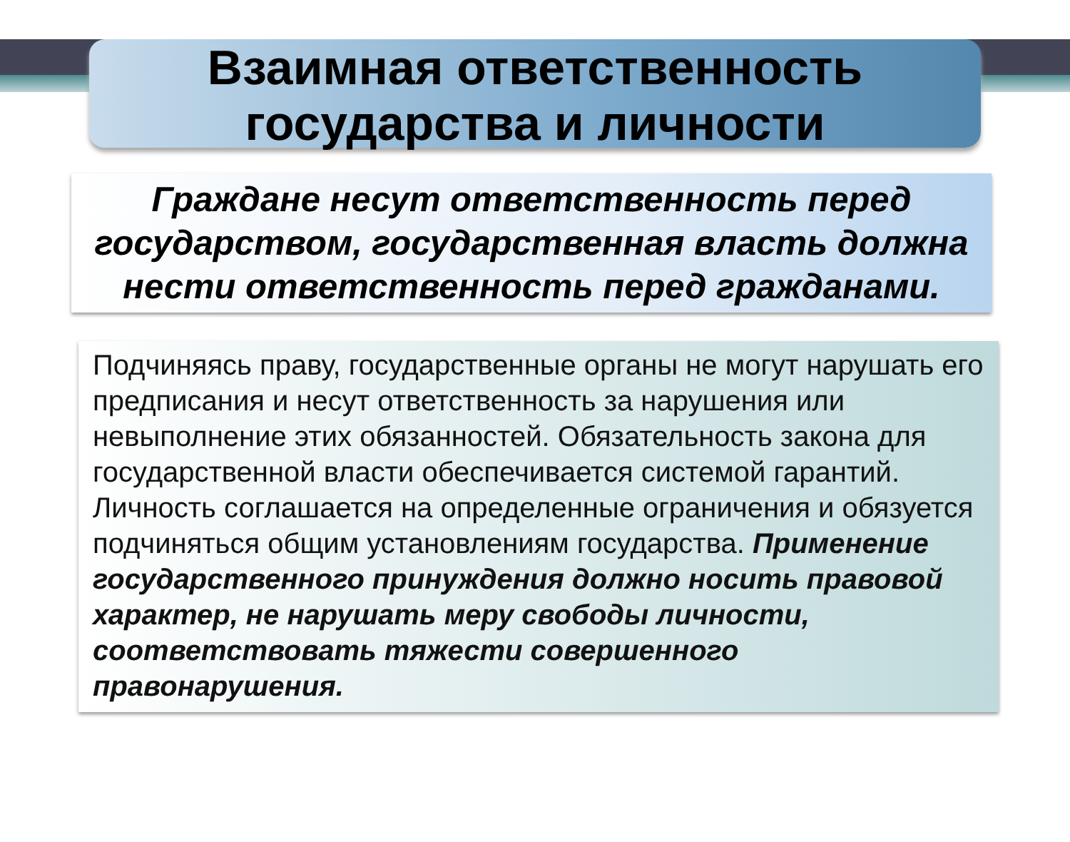Взаимная ответственность
государства и личности
Граждане несут ответственность перед государством, государственная власть должна нести ответственность перед гражданами.
Подчиняясь праву, государственные органы не могут нарушать его предписания и несут ответственность за нарушения или невыполнение этих обязанностей. Обязательность закона для государственной власти обеспечивается системой гарантий. Личность соглашается на определенные ограничения и обязуется подчиняться общим установлениям государства. Применение государственного принуждения должно носить правовой характер, не нарушать меру свободы личности, соответствовать тяжести совершенного правонарушения.